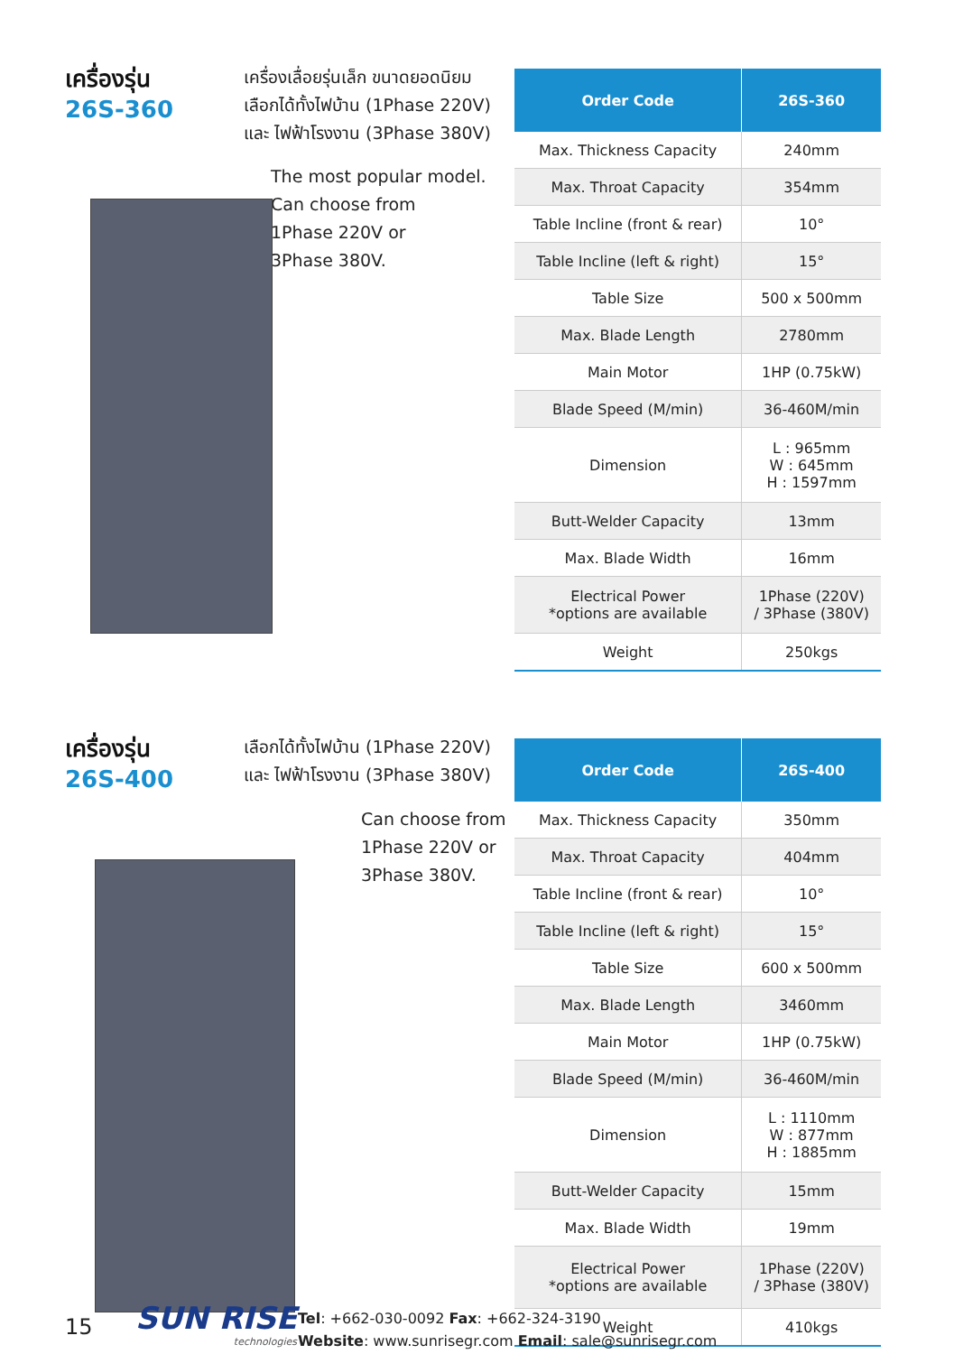เครื่องรุ่น
26S-360
เครื่องเลื่อยรุ่นเล็ก ขนาดยอดนิยม
เลือกได้ทั้งไฟบ้าน (1Phase 220V)
และ ไฟฟ้าโรงงาน (3Phase 380V)
The most popular model.
Can choose from
1Phase 220V or
3Phase 380V.
| Order Code | 26S-360 |
| --- | --- |
| Max. Thickness Capacity | 240mm |
| Max. Throat Capacity | 354mm |
| Table Incline (front & rear) | 10° |
| Table Incline (left & right) | 15° |
| Table Size | 500 x 500mm |
| Max. Blade Length | 2780mm |
| Main Motor | 1HP (0.75kW) |
| Blade Speed (M/min) | 36-460M/min |
| Dimension | L : 965mm W : 645mm H : 1597mm |
| Butt-Welder Capacity | 13mm |
| Max. Blade Width | 16mm |
| Electrical Power *options are available | 1Phase (220V) / 3Phase (380V) |
| Weight | 250kgs |
เครื่องรุ่น
26S-400
เลือกได้ทั้งไฟบ้าน (1Phase 220V)
และ ไฟฟ้าโรงงาน (3Phase 380V)
Can choose from
1Phase 220V or
3Phase 380V.
| Order Code | 26S-400 |
| --- | --- |
| Max. Thickness Capacity | 350mm |
| Max. Throat Capacity | 404mm |
| Table Incline (front & rear) | 10° |
| Table Incline (left & right) | 15° |
| Table Size | 600 x 500mm |
| Max. Blade Length | 3460mm |
| Main Motor | 1HP (0.75kW) |
| Blade Speed (M/min) | 36-460M/min |
| Dimension | L : 1110mm W : 877mm H : 1885mm |
| Butt-Welder Capacity | 15mm |
| Max. Blade Width | 19mm |
| Electrical Power *options are available | 1Phase (220V) / 3Phase (380V) |
| Weight | 410kgs |
15
SUN RISE
technologies
Tel: +662-030-0092 Fax: +662-324-3190
Website: www.sunrisegr.com Email: sale@sunrisegr.com